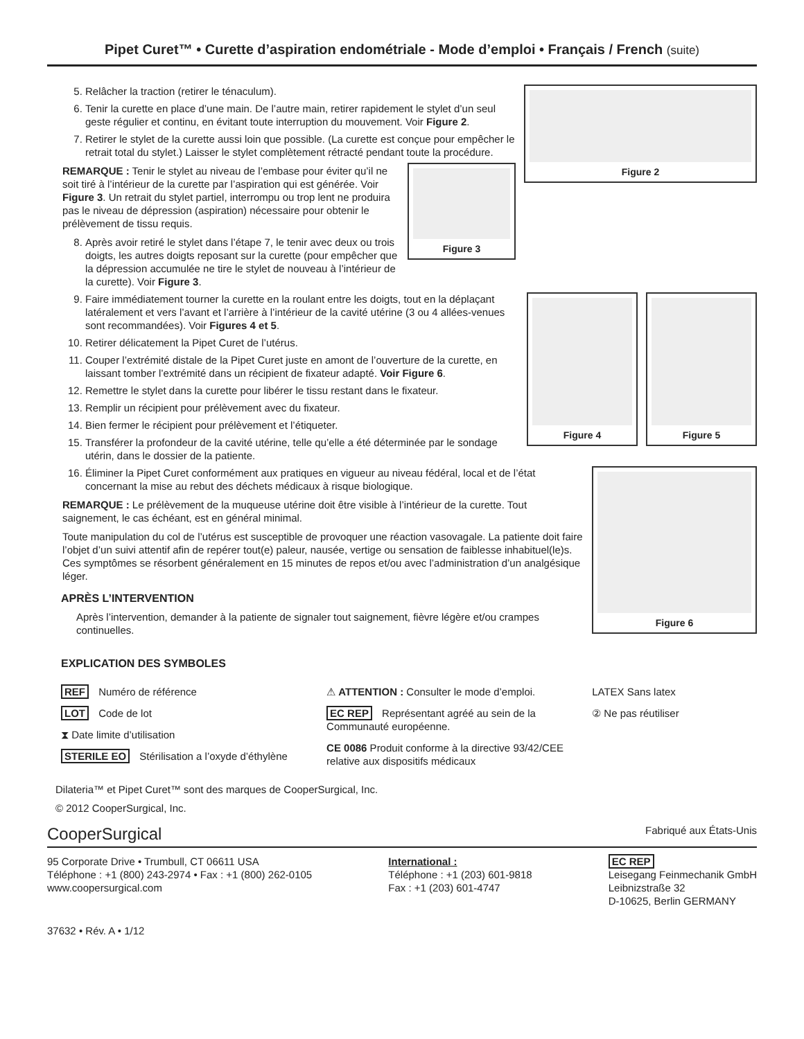Pipet Curet™ • Curette d’aspiration endométriale - Mode d’emploi • Français / French (suite)
Figure 2
5. Relâcher la traction (retirer le ténaculum).
6. Tenir la curette en place d’une main. De l’autre main, retirer rapidement le stylet d’un seul geste régulier et continu, en évitant toute interruption du mouvement. Voir Figure 2.
7. Retirer le stylet de la curette aussi loin que possible. (La curette est conçue pour empêcher le retrait total du stylet.) Laisser le stylet complètement rétracté pendant toute la procédure.
Figure 3
REMARQUE : Tenir le stylet au niveau de l’embase pour éviter qu’il ne soit tiré à l’intérieur de la curette par l’aspiration qui est générée. Voir Figure 3. Un retrait du stylet partiel, interrompu ou trop lent ne produira pas le niveau de dépression (aspiration) nécessaire pour obtenir le prélèvement de tissu requis.
8. Après avoir retiré le stylet dans l’étape 7, le tenir avec deux ou trois doigts, les autres doigts reposant sur la curette (pour empêcher que la dépression accumulée ne tire le stylet de nouveau à l’intérieur de la curette). Voir Figure 3.
Figure 5 Figure 4
9. Faire immédiatement tourner la curette en la roulant entre les doigts, tout en la déplaçant latéralement et vers l’avant et l’arrière à l’intérieur de la cavité utérine (3 ou 4 allées-venues sont recommandées). Voir Figures 4 et 5.
10. Retirer délicatement la Pipet Curet de l’utérus.
11. Couper l’extrémité distale de la Pipet Curet juste en amont de l’ouverture de la curette, en laissant tomber l’extrémité dans un récipient de fixateur adapté. Voir Figure 6.
12. Remettre le stylet dans la curette pour libérer le tissu restant dans le fixateur.
13. Remplir un récipient pour prélèvement avec du fixateur.
14. Bien fermer le récipient pour prélèvement et l’étiqueter.
15. Transférer la profondeur de la cavité utérine, telle qu’elle a été déterminée par le sondage utérin, dans le dossier de la patiente.
Figure 6
16. Éliminer la Pipet Curet conformément aux pratiques en vigueur au niveau fédéral, local et de l’état concernant la mise au rebut des déchets médicaux à risque biologique.
REMARQUE : Le prélèvement de la muqueuse utérine doit être visible à l’intérieur de la curette. Tout saignement, le cas échéant, est en général minimal.
Toute manipulation du col de l’utérus est susceptible de provoquer une réaction vasovagale. La patiente doit faire l’objet d’un suivi attentif afin de repérer tout(e) paleur, nausée, vertige ou sensation de faiblesse inhabituel(le)s. Ces symptômes se résorbent généralement en 15 minutes de repos et/ou avec l’administration d’un analgésique léger.
APRÈS L’INTERVENTION
Après l’intervention, demander à la patiente de signaler tout saignement, fièvre légère et/ou crampes continuelles.
EXPLICATION DES SYMBOLES
REF Numéro de référence
LOT Code de lot
⧗ Date limite d’utilisation
STERILE EO Stérilisation a l’oxyde d’éthylène
⚠ ATTENTION : Consulter le mode d’emploi.
EC REP Représentant agréé au sein de la Communauté européenne.
CE 0086 Produit conforme à la directive 93/42/CEE relative aux dispositifs médicaux
LATEX Sans latex
② Ne pas réutiliser
Dilateria™ et Pipet Curet™ sont des marques de CooperSurgical, Inc.
© 2012 CooperSurgical, Inc.
CooperSurgical Fabriqué aux États-Unis
95 Corporate Drive • Trumbull, CT 06611 USA
Téléphone : +1 (800) 243-2974 • Fax : +1 (800) 262-0105
www.coopersurgical.com
International :
Téléphone : +1 (203) 601-9818
Fax : +1 (203) 601-4747
EC REP
Leisegang Feinmechanik GmbH
Leibnizstraße 32
D-10625, Berlin GERMANY
37632 • Rév. A • 1/12